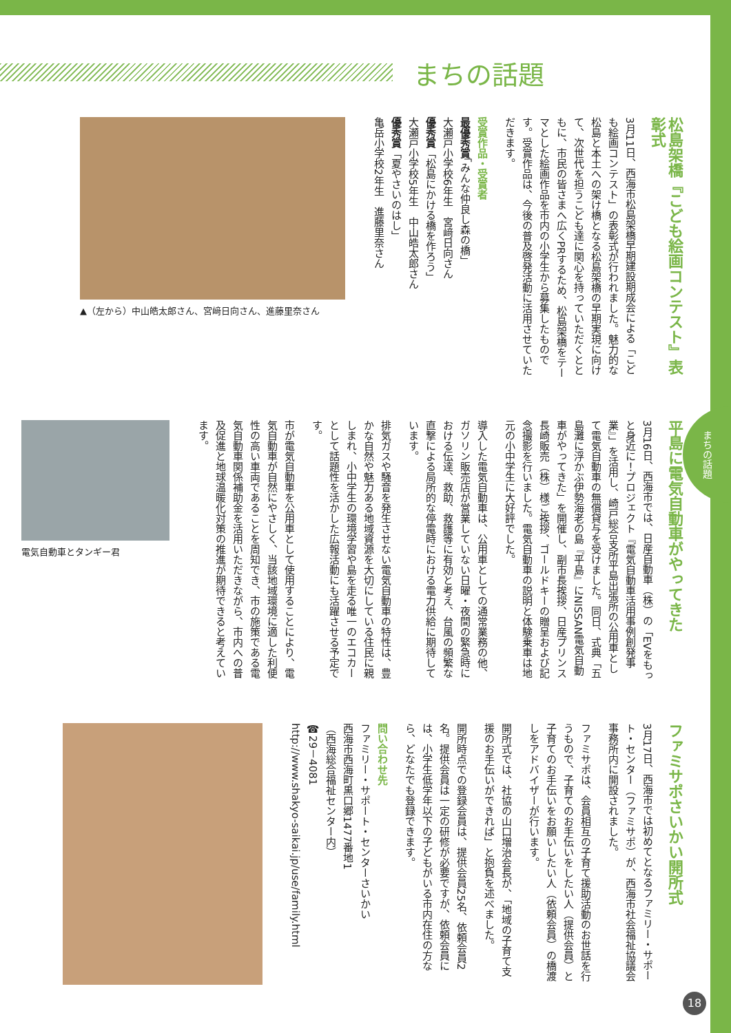まちの話題
松島架橋『こども絵画コンテスト』表彰式
3月11日、西海市松島架橋早期建設期成会による「こども絵画コンテスト」の表彰式が行われました。魅力的な松島と本土への架け橋となる松島架橋の早期実現に向けて、次世代を担うこども達に関心を持っていただくとともに、市民の皆さまへ広くPRするため、松島架橋をテーマとした絵画作品を市内の小学生から募集したものです。受賞作品は、今後の普及啓発活動に活用させていただきます。
受賞作品・受賞者
最優秀賞「みんな仲良し森の橋」
大瀬戸小学校6年生　宮﨑日向さん
優秀賞「松島にかける橋を作ろう」
大瀬戸小学校5年生　中山皓太郎さん
優秀賞「夏やさいのはし」
亀岳小学校2年生　進藤里奈さん
▲（左から）中山皓太郎さん、宮﨑日向さん、進藤里奈さん
平島に電気自動車がやってきた
3月16日、西海市では、日産自動車（株）の「EVをもっと身近に！プロジェクト『電気自動車活用事例創発事業』」を活用し、崎戸総合支所平島出張所の公用車として電気自動車の無償貸与を受けました。同日、式典「五島灘に浮かぶ伊勢海老の島『平島』にNISSAN電気自動車がやってきた」を開催し、副市長挨拶、日産プリンス長崎販売（株）様ご挨拶、ゴールドキーの贈呈および記念撮影を行いました。電気自動車の説明と体験乗車は地元の小中学生に大好評でした。
導入した電気自動車は、公用車としての通常業務の他、ガソリン販売店が営業していない日曜・夜間の緊急時における伝達、救助、救護等に有効と考え、台風の頻繁な直撃による局所的な停電時における電力供給に期待しています。
排気ガスや騒音を発生させない電気自動車の特性は、豊かな自然や魅力ある地域資源を大切にしている住民に親しまれ、小中学生の環境学習や島を走る唯一のエコカーとして話題性を活かした広報活動にも活躍させる予定です。
市が電気自動車を公用車として使用することにより、電気自動車が自然にやさしく、当該地域環境に適した利便性の高い車両であることを周知でき、市の施策である電気自動車関係補助金を活用いただきながら、市内への普及促進と地球温暖化対策の推進が期待できると考えています。
電気自動車とタンギー君
ファミサポさいかい開所式
3月17日、西海市では初めてとなるファミリー・サポート・センター（ファミサポ）が、西海市社会福祉協議会事務所内に開設されました。
ファミサポは、会員相互の子育て援助活動のお世話を行うもので、子育てのお手伝いをしたい人（提供会員）と子育てのお手伝いをお願いしたい人（依頼会員）の橋渡しをアドバイザーが行います。
開所式では、社協の山口増治会長が、「地域の子育て支援のお手伝いができれば」と抱負を述べました。
開所時点での登録会員は、提供会員25名、依頼会員2名。提供会員は一定の研修が必要ですが、依頼会員には、小学生低学年以下の子どもがいる市内在住の方なら、どなたでも登録できます。
問い合わせ先
ファミリー・サポート・センターさいかい
西海市西海町黒口郷1477番地1
（西海総合福祉センター内）
☎29－4081
http://www.shakyo-saikai.jp/use/family.html
まちの話題
18